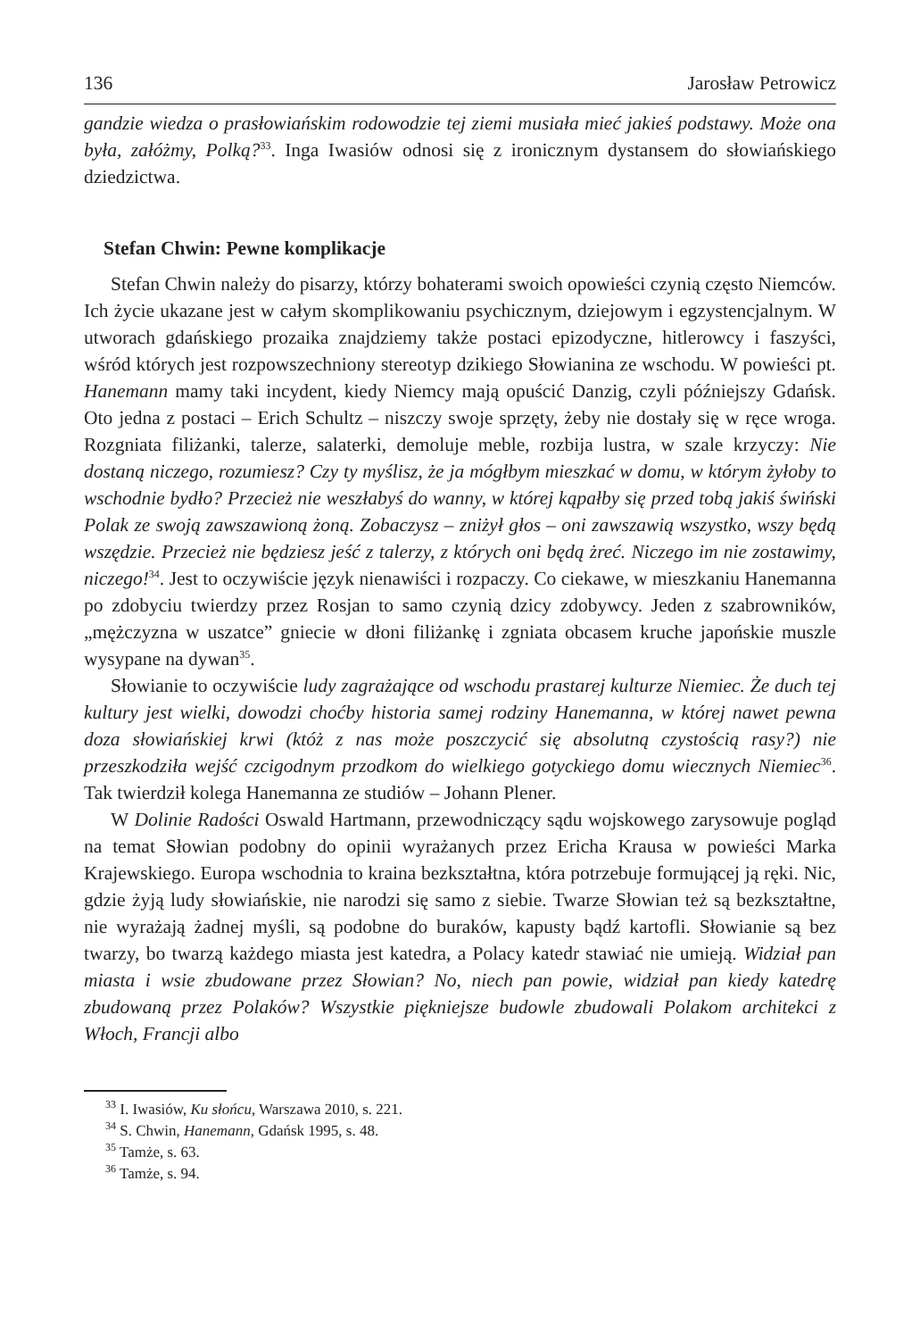136 Jarosław Petrowicz
gandzie wiedza o prasłowiańskim rodowodzie tej ziemi musiała mieć jakieś podstawy. Może ona była, załóżmy, Polką?<sup>33</sup>. Inga Iwasiów odnosi się z ironicznym dystansem do słowiańskiego dziedzictwa.
Stefan Chwin: Pewne komplikacje
Stefan Chwin należy do pisarzy, którzy bohaterami swoich opowieści czynią często Niemców. Ich życie ukazane jest w całym skomplikowaniu psychicznym, dziejowym i egzystencjalnym. W utworach gdańskiego prozaika znajdziemy także postaci epizodyczne, hitlerowcy i faszyści, wśród których jest rozpowszechniony stereotyp dzikiego Słowianina ze wschodu. W powieści pt. Hanemann mamy taki incydent, kiedy Niemcy mają opuścić Danzig, czyli późniejszy Gdańsk. Oto jedna z postaci – Erich Schultz – niszczy swoje sprzęty, żeby nie dostały się w ręce wroga. Rozgniata filiżanki, talerze, salaterki, demoluje meble, rozbija lustra, w szale krzyczy: Nie dostaną niczego, rozumiesz? Czy ty myślisz, że ja mógłbym mieszkać w domu, w którym żyłoby to wschodnie bydło? Przecież nie weszłabyś do wanny, w której kąpałby się przed tobą jakiś świński Polak ze swoją zawszawioną żoną. Zobaczysz – zniżył głos – oni zawszawią wszystko, wszy będą wszędzie. Przecież nie będziesz jeść z talerzy, z których oni będą żreć. Niczego im nie zostawimy, niczego!<sup>34</sup>. Jest to oczywiście język nienawiści i rozpaczy. Co ciekawe, w mieszkaniu Hanemanna po zdobyciu twierdzy przez Rosjan to samo czynią dzicy zdobywcy. Jeden z szabrowników, „mężczyzna w uszatce” gniecie w dłoni filiżankę i zgniata obcasem kruche japońskie muszle wysypane na dywan<sup>35</sup>.
Słowianie to oczywiście ludy zagrażające od wschodu prastarej kulturze Niemiec. Że duch tej kultury jest wielki, dowodzi choćby historia samej rodziny Hanemanna, w której nawet pewna doza słowiańskiej krwi (któż z nas może poszczycić się absolutną czystością rasy?) nie przeszkodziła wejść czcigodnym przodkom do wielkiego gotyckiego domu wiecznych Niemiec<sup>36</sup>. Tak twierdził kolega Hanemanna ze studiów – Johann Plener.
W Dolinie Radości Oswald Hartmann, przewodniczący sądu wojskowego zarysowuje pogląd na temat Słowian podobny do opinii wyrażanych przez Ericha Krausa w powieści Marka Krajewskiego. Europa wschodnia to kraina bezkształtna, która potrzebuje formującej ją ręki. Nic, gdzie żyją ludy słowiańskie, nie narodzi się samo z siebie. Twarze Słowian też są bezkształtne, nie wyrażają żadnej myśli, są podobne do buraków, kapusty bądź kartofli. Słowianie są bez twarzy, bo twarzą każdego miasta jest katedra, a Polacy katedr stawiać nie umieją. Widział pan miasta i wsie zbudowane przez Słowian? No, niech pan powie, widział pan kiedy katedrę zbudowaną przez Polaków? Wszystkie piękniejsze budowle zbudowali Polakom architekci z Włoch, Francji albo
<sup>33</sup> I. Iwasiów, Ku słońcu, Warszawa 2010, s. 221.
<sup>34</sup> S. Chwin, Hanemann, Gdańsk 1995, s. 48.
<sup>35</sup> Tamże, s. 63.
<sup>36</sup> Tamże, s. 94.